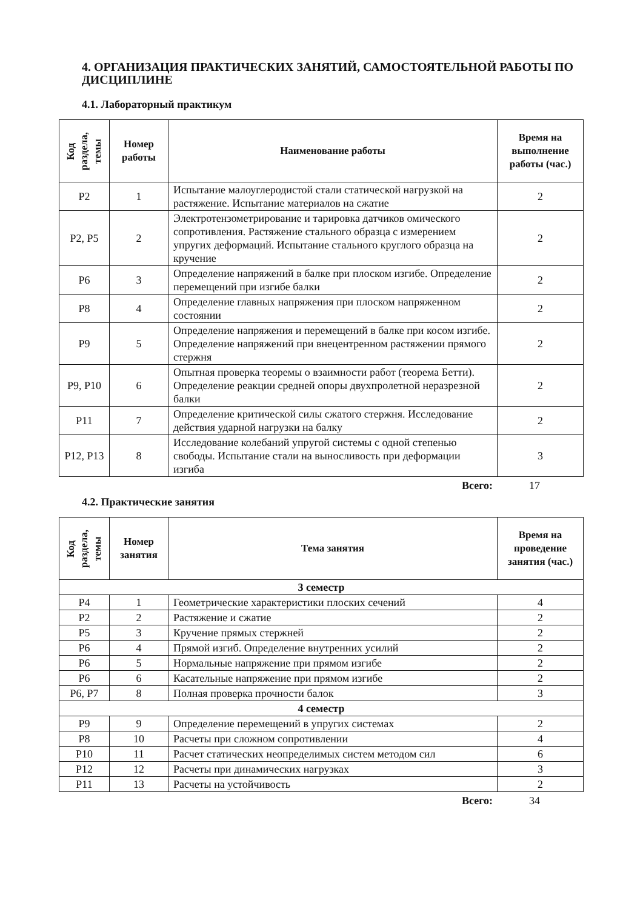4. ОРГАНИЗАЦИЯ ПРАКТИЧЕСКИХ ЗАНЯТИЙ, САМОСТОЯТЕЛЬНОЙ РАБОТЫ ПО ДИСЦИПЛИНЕ
4.1. Лабораторный практикум
| Код раздела, темы | Номер работы | Наименование работы | Время на выполнение работы (час.) |
| --- | --- | --- | --- |
| Р2 | 1 | Испытание малоуглеродистой стали статической нагрузкой на растяжение. Испытание материалов на сжатие | 2 |
| Р2, Р5 | 2 | Электротензометрирование и тарировка датчиков омического сопротивления. Растяжение стального образца с измерением упругих деформаций. Испытание стального круглого образца на кручение | 2 |
| Р6 | 3 | Определение напряжений в балке при плоском изгибе. Определение перемещений при изгибе балки | 2 |
| Р8 | 4 | Определение главных напряжения при плоском напряженном состоянии | 2 |
| Р9 | 5 | Определение напряжения и перемещений в балке при косом изгибе. Определение напряжений при внецентренном растяжении прямого стержня | 2 |
| Р9, Р10 | 6 | Опытная проверка теоремы о взаимности работ (теорема Бетти). Определение реакции средней опоры двухпролетной неразрезной балки | 2 |
| Р11 | 7 | Определение критической силы сжатого стержня. Исследование действия ударной нагрузки на балку | 2 |
| Р12, Р13 | 8 | Исследование колебаний упругой системы с одной степенью свободы. Испытание стали на выносливость при деформации изгиба | 3 |
Всего: 17
4.2. Практические занятия
| Код раздела, темы | Номер занятия | Тема занятия | Время на проведение занятия (час.) |
| --- | --- | --- | --- |
| 3 семестр | | | |
| Р4 | 1 | Геометрические характеристики плоских сечений | 4 |
| Р2 | 2 | Растяжение и сжатие | 2 |
| Р5 | 3 | Кручение прямых стержней | 2 |
| Р6 | 4 | Прямой изгиб. Определение внутренних усилий | 2 |
| Р6 | 5 | Нормальные напряжение при прямом изгибе | 2 |
| Р6 | 6 | Касательные напряжение при прямом изгибе | 2 |
| Р6, Р7 | 8 | Полная проверка прочности балок | 3 |
| 4 семестр | | | |
| Р9 | 9 | Определение перемещений в упругих системах | 2 |
| Р8 | 10 | Расчеты при сложном сопротивлении | 4 |
| Р10 | 11 | Расчет статических неопределимых систем методом сил | 6 |
| Р12 | 12 | Расчеты при динамических нагрузках | 3 |
| Р11 | 13 | Расчеты на устойчивость | 2 |
Всего: 34